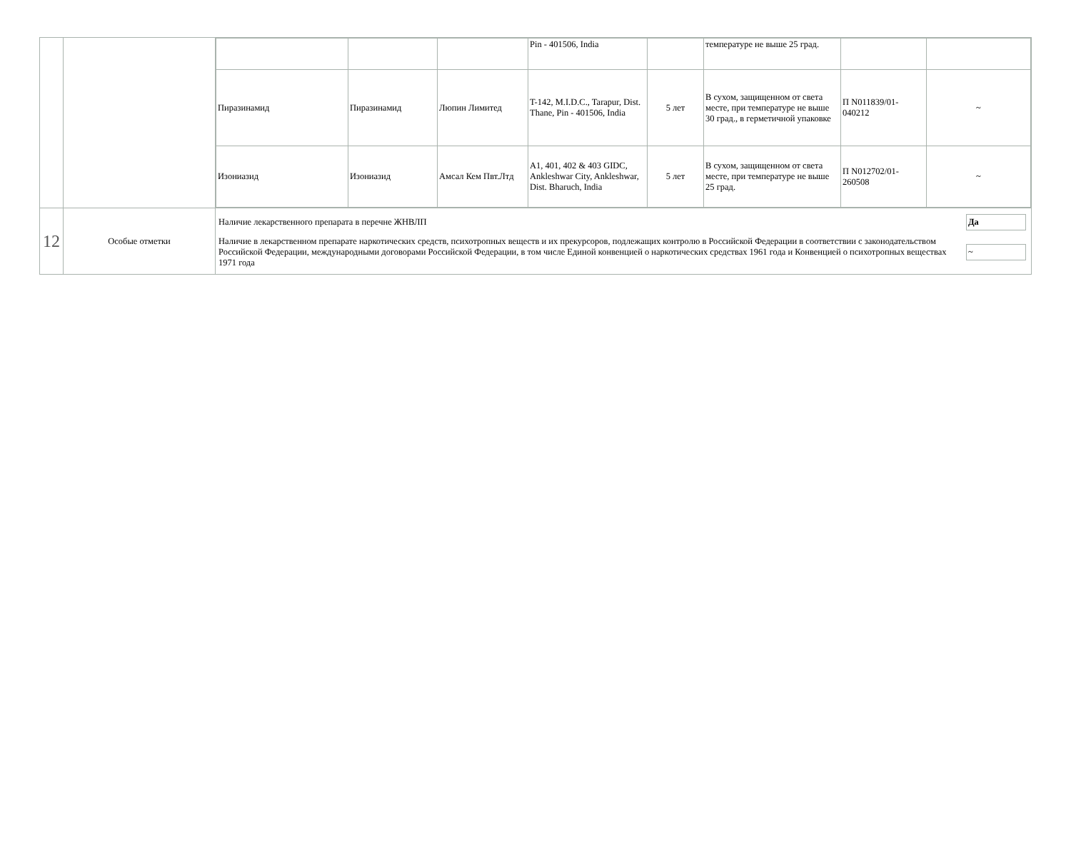| | | / / / / Pin - 401506, India / / температуре не выше 25 град. / / / / Пиразинамид / Пиразинамид / Люпин Лимитед / T-142, M.I.D.C., Tarapur, Dist. Thane, Pin - 401506, India / 5 лет / В сухом, защищенном от света месте, при температуре не выше 30 град., в герметичной упаковке / П N011839/01-040212 / ~ / / Изониазид / Изониазид / Амсал Кем Пвт.Лтд / A1, 401, 402 & 403 GIDC, Ankleshwar City, Ankleshwar, Dist. Bharuch, India / 5 лет / В сухом, защищенном от света месте, при температуре не выше 25 град. / П N012702/01-260508 / ~ / |
| 12 | Особые отметки | / Наличие лекарственного препарата в перечне ЖНВЛП / Да / / Наличие в лекарственном препарате наркотических средств, психотропных веществ и их прекурсоров, подлежащих контролю в Российской Федерации в соответствии с законодательством Российской Федерации, международными договорами Российской Федерации, в том числе Единой конвенцией о наркотических средствах 1961 года и Конвенцией о психотропных веществах 1971 года / ~ / |